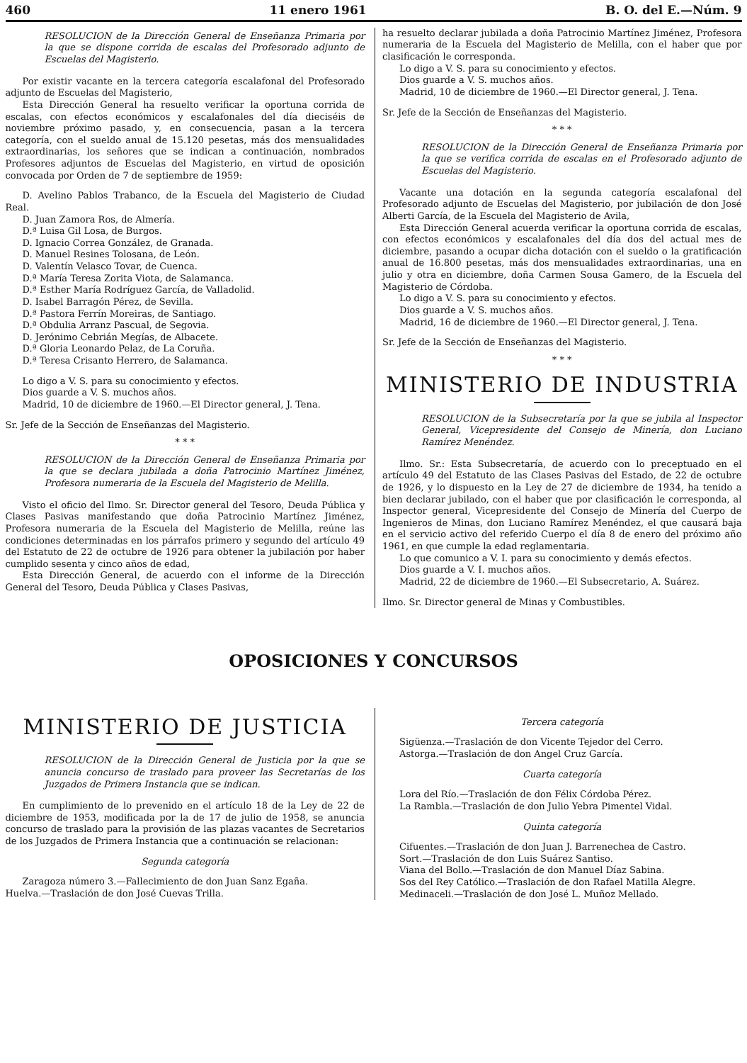460 11 enero 1961 B. O. del E.—Núm. 9
RESOLUCION de la Dirección General de Enseñanza Primaria por la que se dispone corrida de escalas del Profesorado adjunto de Escuelas del Magisterio.
Por existir vacante en la tercera categoría escalafonal del Profesorado adjunto de Escuelas del Magisterio,
Esta Dirección General ha resuelto verificar la oportuna corrida de escalas, con efectos económicos y escalafonales del día dieciséis de noviembre próximo pasado, y, en consecuencia, pasan a la tercera categoría, con el sueldo anual de 15.120 pesetas, más dos mensualidades extraordinarias, los señores que se indican a continuación, nombrados Profesores adjuntos de Escuelas del Magisterio, en virtud de oposición convocada por Orden de 7 de septiembre de 1959:
D. Avelino Pablos Trabanco, de la Escuela del Magisterio de Ciudad Real.
D. Juan Zamora Ros, de Almería.
D.ª Luisa Gil Losa, de Burgos.
D. Ignacio Correa González, de Granada.
D. Manuel Resines Tolosana, de León.
D. Valentín Velasco Tovar, de Cuenca.
D.ª María Teresa Zorita Viota, de Salamanca.
D.ª Esther María Rodríguez García, de Valladolid.
D. Isabel Barragón Pérez, de Sevilla.
D.ª Pastora Ferrín Moreiras, de Santiago.
D.ª Obdulia Arranz Pascual, de Segovia.
D. Jerónimo Cebrián Megías, de Albacete.
D.ª Gloria Leonardo Pelaz, de La Coruña.
D.ª Teresa Crisanto Herrero, de Salamanca.
Lo digo a V. S. para su conocimiento y efectos.
Dios guarde a V. S. muchos años.
Madrid, 10 de diciembre de 1960.—El Director general, J. Tena.
Sr. Jefe de la Sección de Enseñanzas del Magisterio.
* * *
RESOLUCION de la Dirección General de Enseñanza Primaria por la que se declara jubilada a doña Patrocinio Martínez Jiménez, Profesora numeraria de la Escuela del Magisterio de Melilla.
Visto el oficio del Ilmo. Sr. Director general del Tesoro, Deuda Pública y Clases Pasivas manifestando que doña Patrocinio Martínez Jiménez, Profesora numeraria de la Escuela del Magisterio de Melilla, reúne las condiciones determinadas en los párrafos primero y segundo del artículo 49 del Estatuto de 22 de octubre de 1926 para obtener la jubilación por haber cumplido sesenta y cinco años de edad,
Esta Dirección General, de acuerdo con el informe de la Dirección General del Tesoro, Deuda Pública y Clases Pasivas,
ha resuelto declarar jubilada a doña Patrocinio Martínez Jiménez, Profesora numeraria de la Escuela del Magisterio de Melilla, con el haber que por clasificación le corresponda.
Lo digo a V. S. para su conocimiento y efectos.
Dios guarde a V. S. muchos años.
Madrid, 10 de diciembre de 1960.—El Director general, J. Tena.
Sr. Jefe de la Sección de Enseñanzas del Magisterio.
* * *
RESOLUCION de la Dirección General de Enseñanza Primaria por la que se verifica corrida de escalas en el Profesorado adjunto de Escuelas del Magisterio.
Vacante una dotación en la segunda categoría escalafonal del Profesorado adjunto de Escuelas del Magisterio, por jubilación de don José Alberti García, de la Escuela del Magisterio de Avila,
Esta Dirección General acuerda verificar la oportuna corrida de escalas, con efectos económicos y escalafonales del día dos del actual mes de diciembre, pasando a ocupar dicha dotación con el sueldo o la gratificación anual de 16.800 pesetas, más dos mensualidades extraordinarias, una en julio y otra en diciembre, doña Carmen Sousa Gamero, de la Escuela del Magisterio de Córdoba.
Lo digo a V. S. para su conocimiento y efectos.
Dios guarde a V. S. muchos años.
Madrid, 16 de diciembre de 1960.—El Director general, J. Tena.
Sr. Jefe de la Sección de Enseñanzas del Magisterio.
* * *
MINISTERIO DE INDUSTRIA
RESOLUCION de la Subsecretaría por la que se jubila al Inspector General, Vicepresidente del Consejo de Minería, don Luciano Ramírez Menéndez.
Ilmo. Sr.: Esta Subsecretaría, de acuerdo con lo preceptuado en el artículo 49 del Estatuto de las Clases Pasivas del Estado, de 22 de octubre de 1926, y lo dispuesto en la Ley de 27 de diciembre de 1934, ha tenido a bien declarar jubilado, con el haber que por clasificación le corresponda, al Inspector general, Vicepresidente del Consejo de Minería del Cuerpo de Ingenieros de Minas, don Luciano Ramírez Menéndez, el que causará baja en el servicio activo del referido Cuerpo el día 8 de enero del próximo año 1961, en que cumple la edad reglamentaria.
Lo que comunico a V. I. para su conocimiento y demás efectos.
Dios guarde a V. I. muchos años.
Madrid, 22 de diciembre de 1960.—El Subsecretario, A. Suárez.
Ilmo. Sr. Director general de Minas y Combustibles.
OPOSICIONES Y CONCURSOS
MINISTERIO DE JUSTICIA
RESOLUCION de la Dirección General de Justicia por la que se anuncia concurso de traslado para proveer las Secretarías de los Juzgados de Primera Instancia que se indican.
En cumplimiento de lo prevenido en el artículo 18 de la Ley de 22 de diciembre de 1953, modificada por la de 17 de julio de 1958, se anuncia concurso de traslado para la provisión de las plazas vacantes de Secretarios de los Juzgados de Primera Instancia que a continuación se relacionan:
Segunda categoría
Zaragoza número 3.—Fallecimiento de don Juan Sanz Egaña.
Huelva.—Traslación de don José Cuevas Trilla.
Tercera categoría
Sigüenza.—Traslación de don Vicente Tejedor del Cerro.
Astorga.—Traslación de don Angel Cruz García.
Cuarta categoría
Lora del Río.—Traslación de don Félix Córdoba Pérez.
La Rambla.—Traslación de don Julio Yebra Pimentel Vidal.
Quinta categoría
Cifuentes.—Traslación de don Juan J. Barrenechea de Castro.
Sort.—Traslación de don Luis Suárez Santiso.
Viana del Bollo.—Traslación de don Manuel Díaz Sabina.
Sos del Rey Católico.—Traslación de don Rafael Matilla Alegre.
Medinaceli.—Traslación de don José L. Muñoz Mellado.